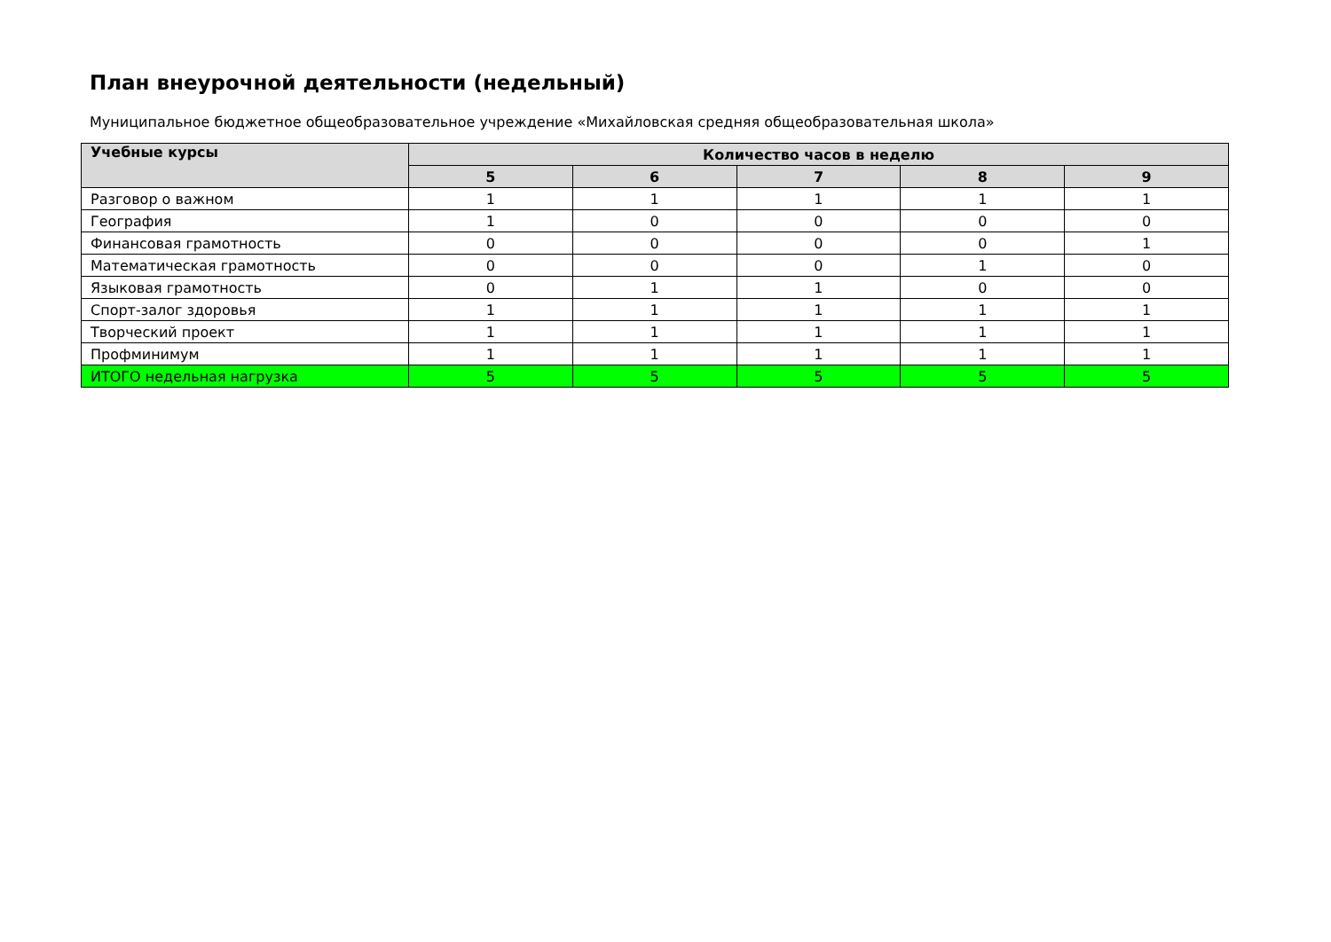План внеурочной деятельности (недельный)
Муниципальное бюджетное общеобразовательное учреждение «Михайловская средняя общеобразовательная школа»
| Учебные курсы | Количество часов в неделю | | | | |
| --- | --- | --- | --- | --- | --- |
| | 5 | 6 | 7 | 8 | 9 |
| Разговор о важном | 1 | 1 | 1 | 1 | 1 |
| География | 1 | 0 | 0 | 0 | 0 |
| Финансовая грамотность | 0 | 0 | 0 | 0 | 1 |
| Математическая грамотность | 0 | 0 | 0 | 1 | 0 |
| Языковая грамотность | 0 | 1 | 1 | 0 | 0 |
| Спорт-залог здоровья | 1 | 1 | 1 | 1 | 1 |
| Творческий проект | 1 | 1 | 1 | 1 | 1 |
| Профминимум | 1 | 1 | 1 | 1 | 1 |
| ИТОГО недельная нагрузка | 5 | 5 | 5 | 5 | 5 |